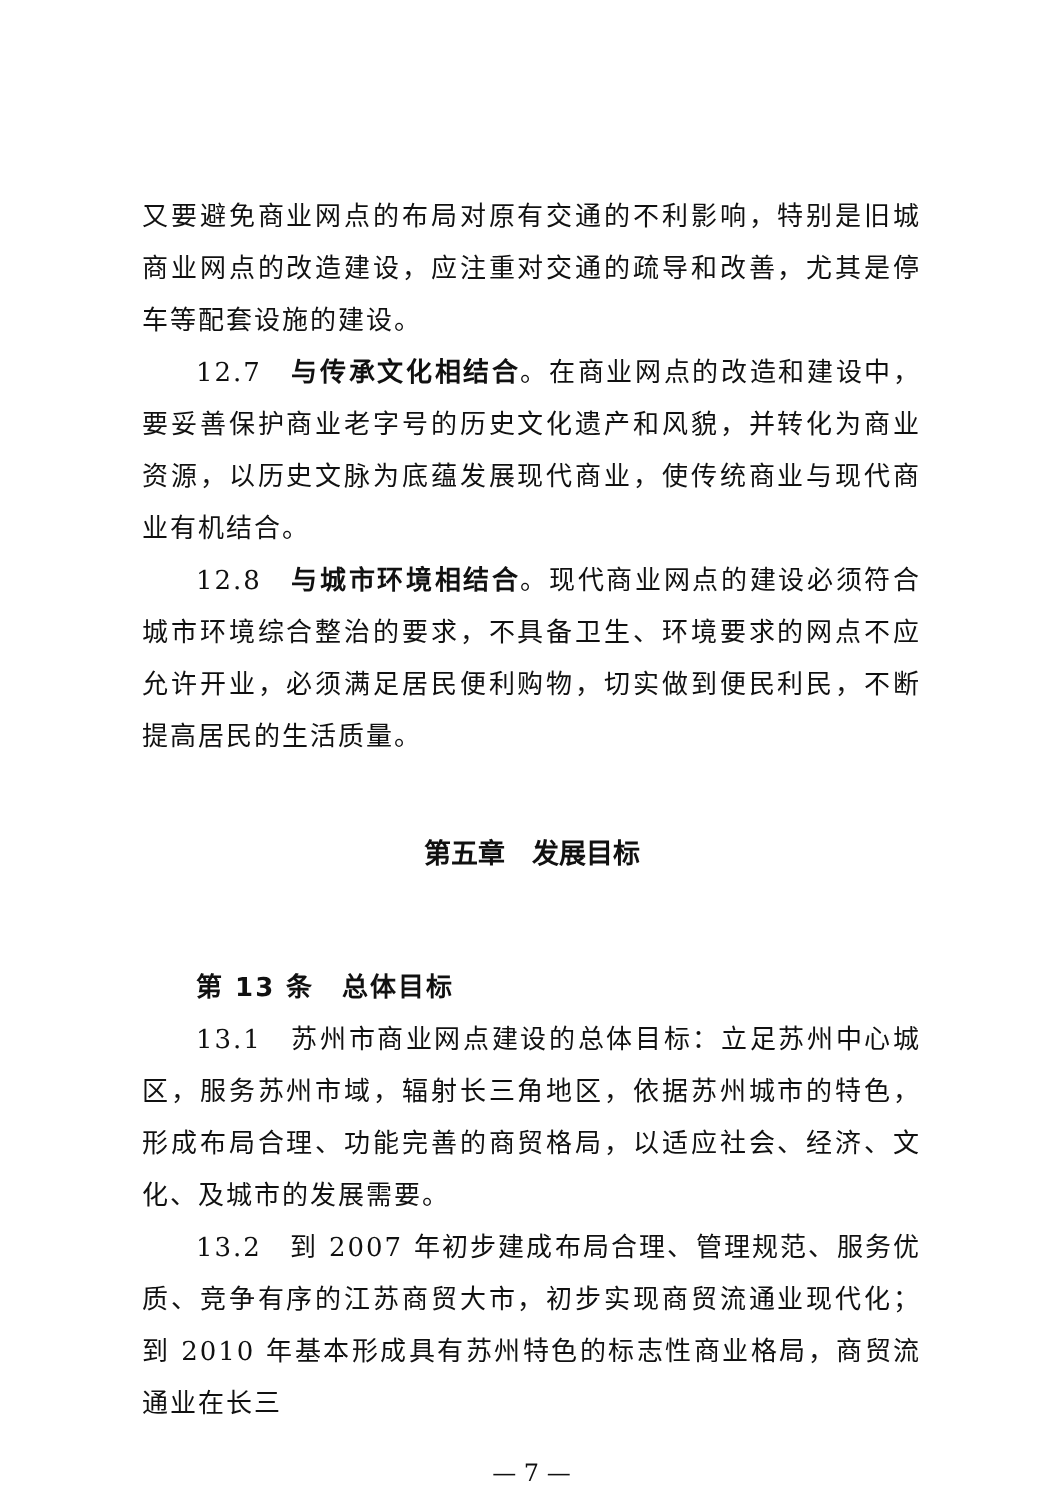又要避免商业网点的布局对原有交通的不利影响，特别是旧城商业网点的改造建设，应注重对交通的疏导和改善，尤其是停车等配套设施的建设。
12.7　与传承文化相结合。在商业网点的改造和建设中，要妥善保护商业老字号的历史文化遗产和风貌，并转化为商业资源，以历史文脉为底蕴发展现代商业，使传统商业与现代商业有机结合。
12.8　与城市环境相结合。现代商业网点的建设必须符合城市环境综合整治的要求，不具备卫生、环境要求的网点不应允许开业，必须满足居民便利购物，切实做到便民利民，不断提高居民的生活质量。
第五章　发展目标
第 13 条　总体目标
13.1　苏州市商业网点建设的总体目标：立足苏州中心城区，服务苏州市域，辐射长三角地区，依据苏州城市的特色，形成布局合理、功能完善的商贸格局，以适应社会、经济、文化、及城市的发展需要。
13.2　到 2007 年初步建成布局合理、管理规范、服务优质、竞争有序的江苏商贸大市，初步实现商贸流通业现代化；到 2010 年基本形成具有苏州特色的标志性商业格局，商贸流通业在长三
— 7 —